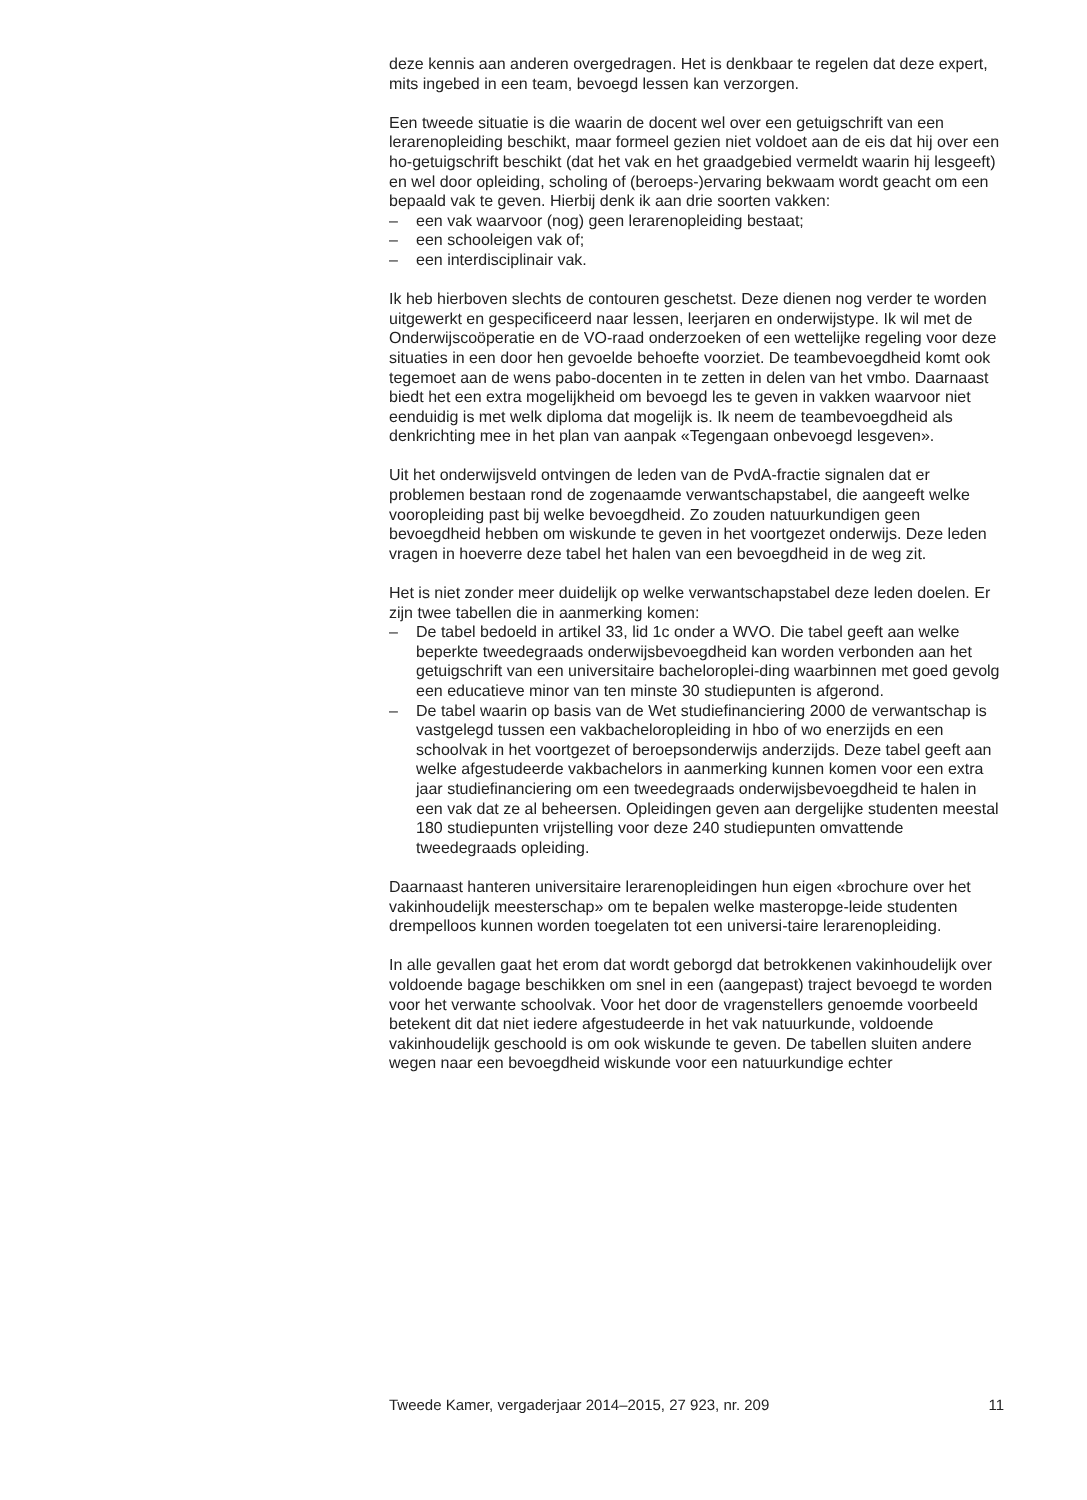deze kennis aan anderen overgedragen. Het is denkbaar te regelen dat deze expert, mits ingebed in een team, bevoegd lessen kan verzorgen.
Een tweede situatie is die waarin de docent wel over een getuigschrift van een lerarenopleiding beschikt, maar formeel gezien niet voldoet aan de eis dat hij over een ho-getuigschrift beschikt (dat het vak en het graadgebied vermeldt waarin hij lesgeeft) en wel door opleiding, scholing of (beroeps-)ervaring bekwaam wordt geacht om een bepaald vak te geven. Hierbij denk ik aan drie soorten vakken:
– een vak waarvoor (nog) geen lerarenopleiding bestaat;
– een schooleigen vak of;
– een interdisciplinair vak.
Ik heb hierboven slechts de contouren geschetst. Deze dienen nog verder te worden uitgewerkt en gespecificeerd naar lessen, leerjaren en onderwijstype. Ik wil met de Onderwijscoöperatie en de VO-raad onderzoeken of een wettelijke regeling voor deze situaties in een door hen gevoelde behoefte voorziet. De teambevoegdheid komt ook tegemoet aan de wens pabo-docenten in te zetten in delen van het vmbo. Daarnaast biedt het een extra mogelijkheid om bevoegd les te geven in vakken waarvoor niet eenduidig is met welk diploma dat mogelijk is. Ik neem de teambevoegdheid als denkrichting mee in het plan van aanpak «Tegengaan onbevoegd lesgeven».
Uit het onderwijsveld ontvingen de leden van de PvdA-fractie signalen dat er problemen bestaan rond de zogenaamde verwantschapstabel, die aangeeft welke vooropleiding past bij welke bevoegdheid. Zo zouden natuurkundigen geen bevoegdheid hebben om wiskunde te geven in het voortgezet onderwijs. Deze leden vragen in hoeverre deze tabel het halen van een bevoegdheid in de weg zit.
Het is niet zonder meer duidelijk op welke verwantschapstabel deze leden doelen. Er zijn twee tabellen die in aanmerking komen:
– De tabel bedoeld in artikel 33, lid 1c onder a WVO. Die tabel geeft aan welke beperkte tweedegraads onderwijsbevoegdheid kan worden verbonden aan het getuigschrift van een universitaire bacheloroplei-ding waarbinnen met goed gevolg een educatieve minor van ten minste 30 studiepunten is afgerond.
– De tabel waarin op basis van de Wet studiefinanciering 2000 de verwantschap is vastgelegd tussen een vakbacheloropleiding in hbo of wo enerzijds en een schoolvak in het voortgezet of beroepsonderwijs anderzijds. Deze tabel geeft aan welke afgestudeerde vakbachelors in aanmerking kunnen komen voor een extra jaar studiefinanciering om een tweedegraads onderwijsbevoegdheid te halen in een vak dat ze al beheersen. Opleidingen geven aan dergelijke studenten meestal 180 studiepunten vrijstelling voor deze 240 studiepunten omvattende tweedegraads opleiding.
Daarnaast hanteren universitaire lerarenopleidingen hun eigen «brochure over het vakinhoudelijk meesterschap» om te bepalen welke masteropge-leide studenten drempelloos kunnen worden toegelaten tot een universi-taire lerarenopleiding.
In alle gevallen gaat het erom dat wordt geborgd dat betrokkenen vakinhoudelijk over voldoende bagage beschikken om snel in een (aangepast) traject bevoegd te worden voor het verwante schoolvak. Voor het door de vragenstellers genoemde voorbeeld betekent dit dat niet iedere afgestudeerde in het vak natuurkunde, voldoende vakinhoudelijk geschoold is om ook wiskunde te geven. De tabellen sluiten andere wegen naar een bevoegdheid wiskunde voor een natuurkundige echter
Tweede Kamer, vergaderjaar 2014–2015, 27 923, nr. 209 11